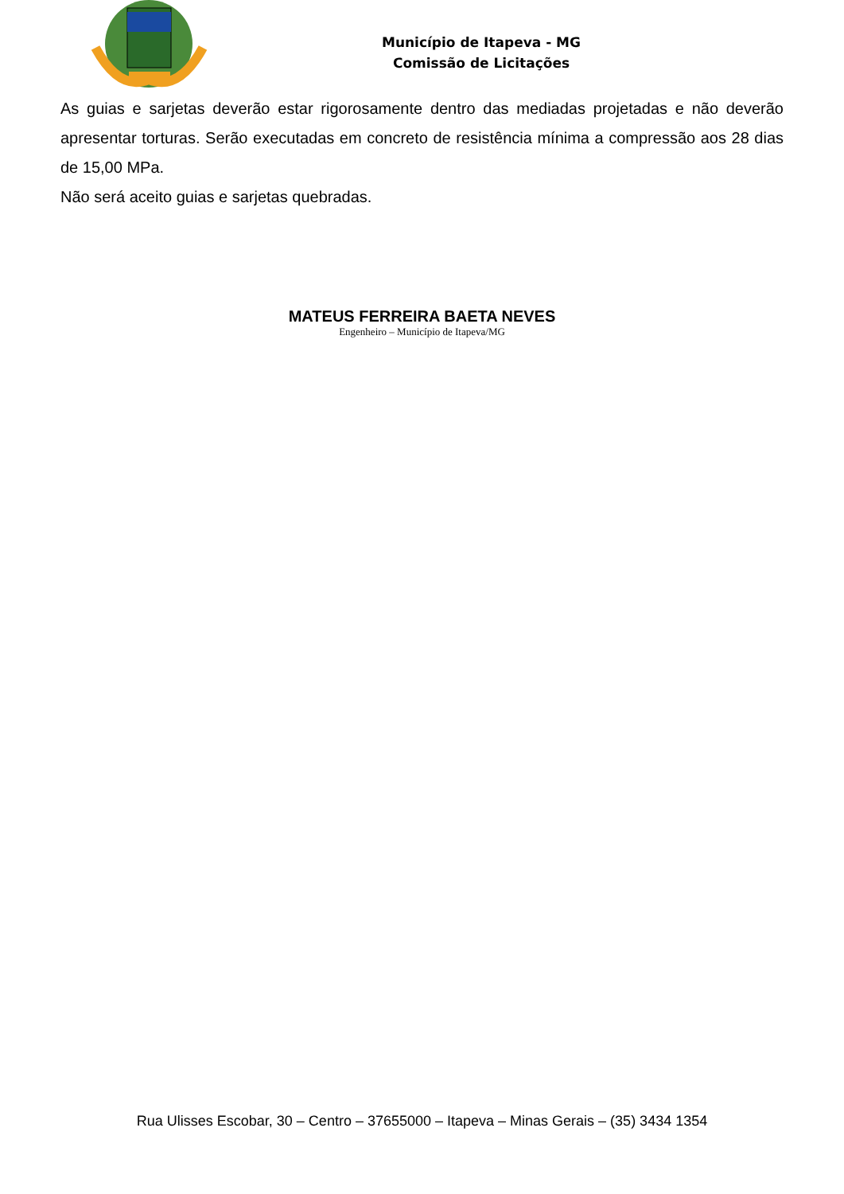Município de Itapeva - MG
Comissão de Licitações
As guias e sarjetas deverão estar rigorosamente dentro das mediadas projetadas e não deverão apresentar torturas. Serão executadas em concreto de resistência mínima a compressão aos 28 dias de 15,00 MPa.
Não será aceito guias e sarjetas quebradas.
MATEUS FERREIRA BAETA NEVES
Engenheiro – Município de Itapeva/MG
Rua Ulisses Escobar, 30 – Centro – 37655000 – Itapeva – Minas Gerais – (35) 3434 1354